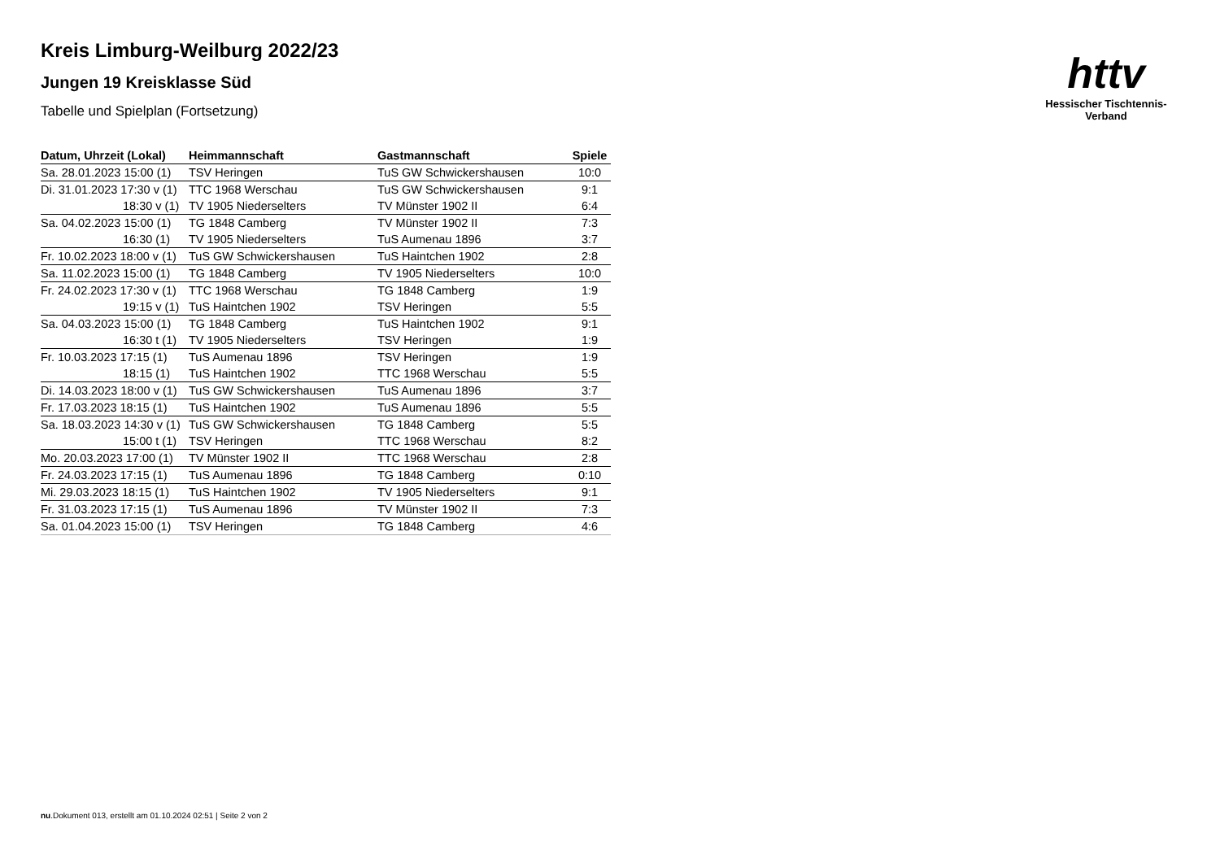httv
Hessischer Tischtennis-Verband
Kreis Limburg-Weilburg 2022/23
Jungen 19 Kreisklasse Süd
Tabelle und Spielplan (Fortsetzung)
| Datum, Uhrzeit (Lokal) | Heimmannschaft | Gastmannschaft | Spiele |
| --- | --- | --- | --- |
| Sa. 28.01.2023 15:00 (1) | TSV Heringen | TuS GW Schwickershausen | 10:0 |
| Di. 31.01.2023 17:30 v (1) | TTC 1968 Werschau | TuS GW Schwickershausen | 9:1 |
| 18:30 v (1) | TV 1905 Niederselters | TV Münster 1902 II | 6:4 |
| Sa. 04.02.2023 15:00 (1) | TG 1848 Camberg | TV Münster 1902 II | 7:3 |
| 16:30 (1) | TV 1905 Niederselters | TuS Aumenau 1896 | 3:7 |
| Fr. 10.02.2023 18:00 v (1) | TuS GW Schwickershausen | TuS Haintchen 1902 | 2:8 |
| Sa. 11.02.2023 15:00 (1) | TG 1848 Camberg | TV 1905 Niederselters | 10:0 |
| Fr. 24.02.2023 17:30 v (1) | TTC 1968 Werschau | TG 1848 Camberg | 1:9 |
| 19:15 v (1) | TuS Haintchen 1902 | TSV Heringen | 5:5 |
| Sa. 04.03.2023 15:00 (1) | TG 1848 Camberg | TuS Haintchen 1902 | 9:1 |
| 16:30 t (1) | TV 1905 Niederselters | TSV Heringen | 1:9 |
| Fr. 10.03.2023 17:15 (1) | TuS Aumenau 1896 | TSV Heringen | 1:9 |
| 18:15 (1) | TuS Haintchen 1902 | TTC 1968 Werschau | 5:5 |
| Di. 14.03.2023 18:00 v (1) | TuS GW Schwickershausen | TuS Aumenau 1896 | 3:7 |
| Fr. 17.03.2023 18:15 (1) | TuS Haintchen 1902 | TuS Aumenau 1896 | 5:5 |
| Sa. 18.03.2023 14:30 v (1) | TuS GW Schwickershausen | TG 1848 Camberg | 5:5 |
| 15:00 t (1) | TSV Heringen | TTC 1968 Werschau | 8:2 |
| Mo. 20.03.2023 17:00 (1) | TV Münster 1902 II | TTC 1968 Werschau | 2:8 |
| Fr. 24.03.2023 17:15 (1) | TuS Aumenau 1896 | TG 1848 Camberg | 0:10 |
| Mi. 29.03.2023 18:15 (1) | TuS Haintchen 1902 | TV 1905 Niederselters | 9:1 |
| Fr. 31.03.2023 17:15 (1) | TuS Aumenau 1896 | TV Münster 1902 II | 7:3 |
| Sa. 01.04.2023 15:00 (1) | TSV Heringen | TG 1848 Camberg | 4:6 |
nu.Dokument 013, erstellt am 01.10.2024 02:51 | Seite 2 von 2